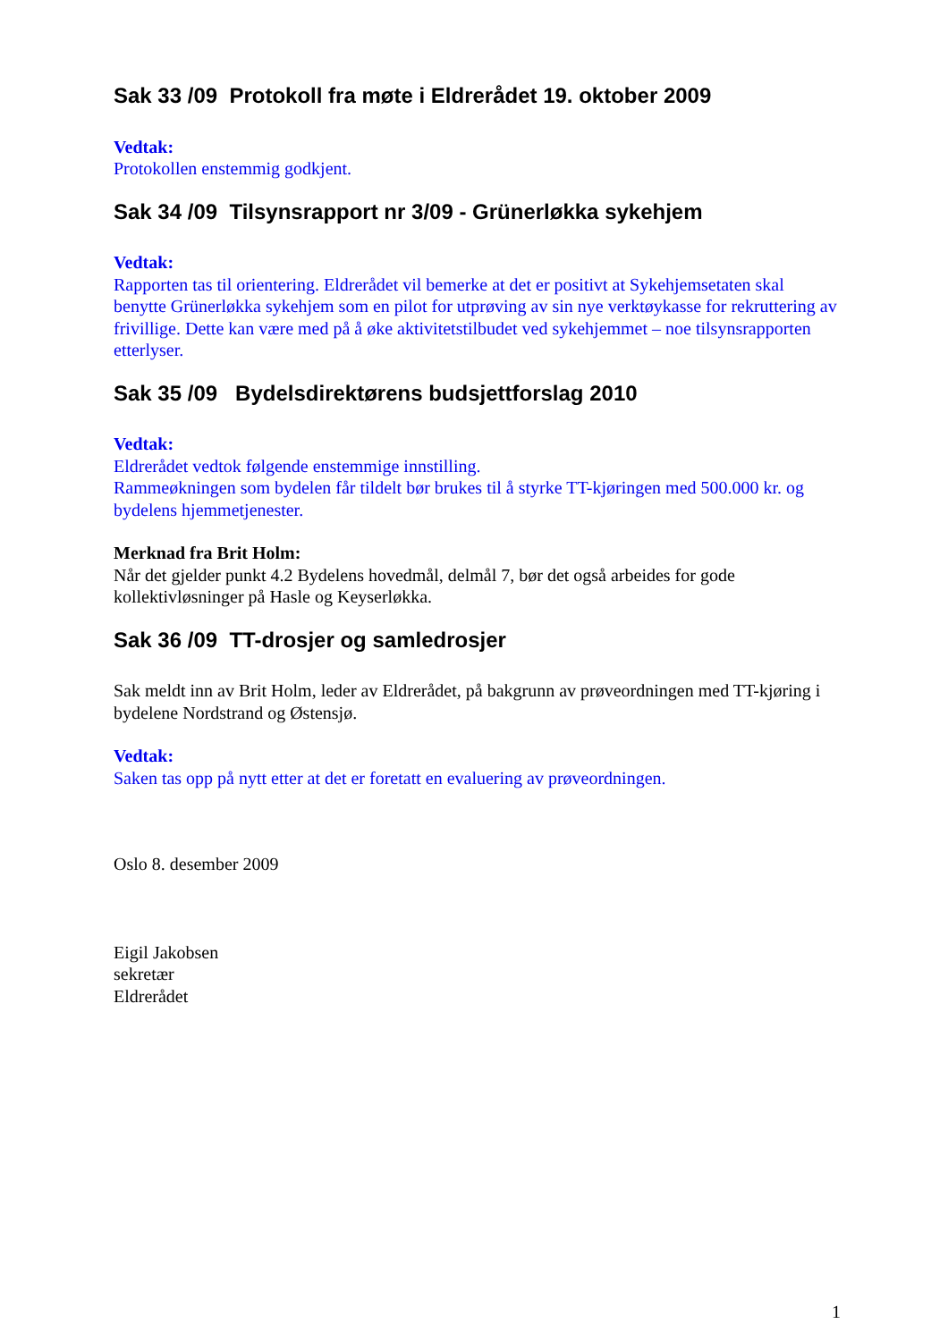Sak 33 /09 Protokoll fra møte i Eldrerådet 19. oktober 2009
Vedtak:
Protokollen enstemmig godkjent.
Sak 34 /09 Tilsynsrapport nr 3/09 - Grünerløkka sykehjem
Vedtak:
Rapporten tas til orientering. Eldrerådet vil bemerke at det er positivt at Sykehjemsetaten skal benytte Grünerløkka sykehjem som en pilot for utprøving av sin nye verktøykasse for rekruttering av frivillige. Dette kan være med på å øke aktivitetstilbudet ved sykehjemmet – noe tilsynsrapporten etterlyser.
Sak 35 /09 Bydelsdirektørens budsjettforslag 2010
Vedtak:
Eldrerådet vedtok følgende enstemmige innstilling.
Rammeøkningen som bydelen får tildelt bør brukes til å styrke TT-kjøringen med 500.000 kr. og bydelens hjemmetjenester.
Merknad fra Brit Holm:
Når det gjelder punkt 4.2 Bydelens hovedmål, delmål 7, bør det også arbeides for gode kollektivløsninger på Hasle og Keyserløkka.
Sak 36 /09 TT-drosjer og samledrosjer
Sak meldt inn av Brit Holm, leder av Eldrerådet, på bakgrunn av prøveordningen med TT-kjøring i bydelene Nordstrand og Østensjø.
Vedtak:
Saken tas opp på nytt etter at det er foretatt en evaluering av prøveordningen.
Oslo 8. desember 2009
Eigil Jakobsen
sekretær
Eldrerådet
1